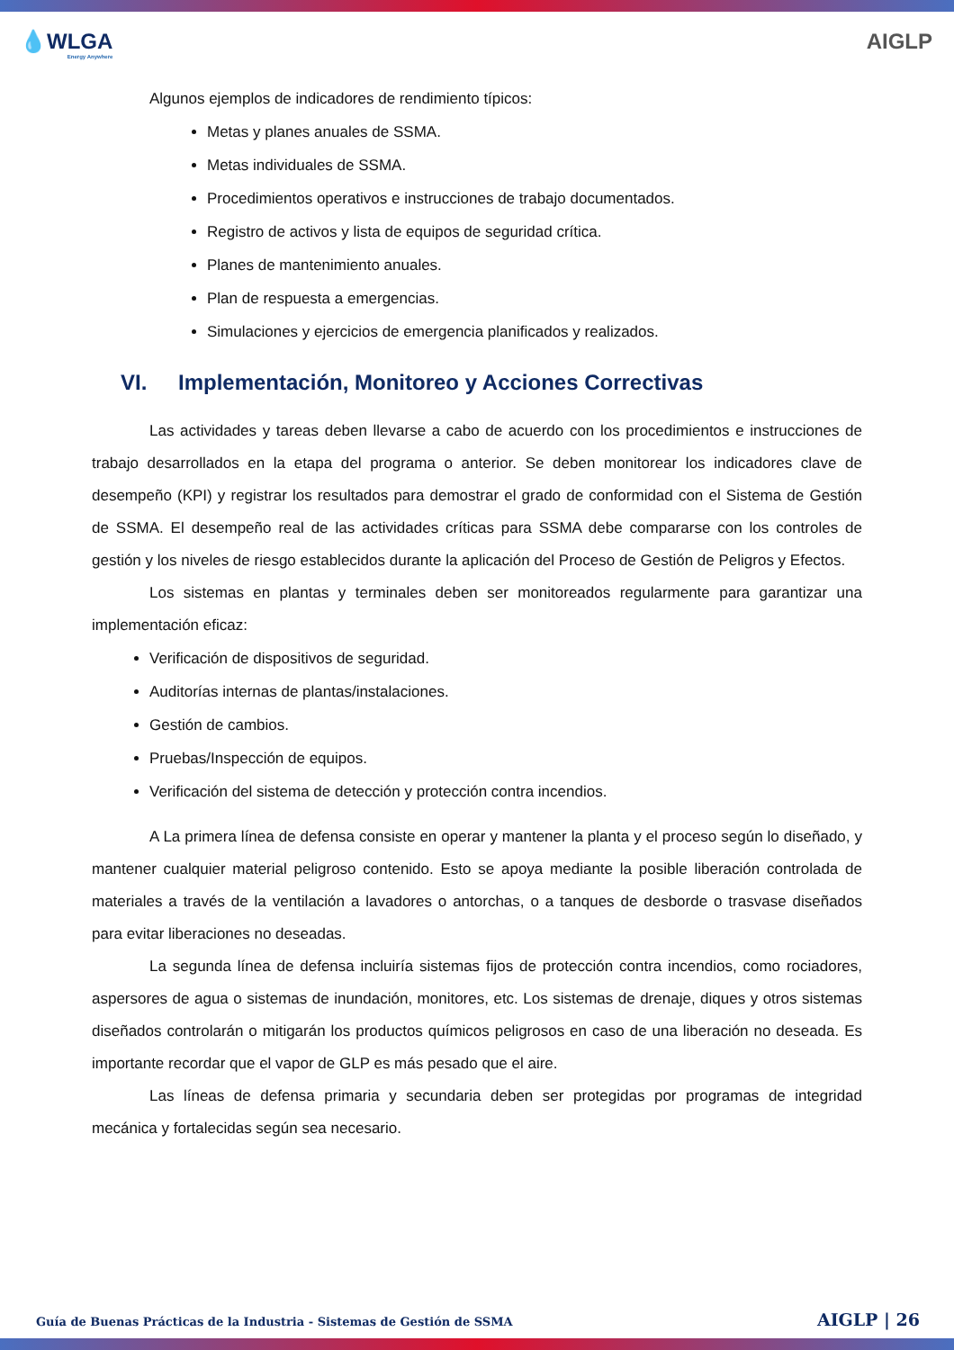💧WLGA
Energy Anywhere
AIGLP
Algunos ejemplos de indicadores de rendimiento típicos:
Metas y planes anuales de SSMA.
Metas individuales de SSMA.
Procedimientos operativos e instrucciones de trabajo documentados.
Registro de activos y lista de equipos de seguridad crítica.
Planes de mantenimiento anuales.
Plan de respuesta a emergencias.
Simulaciones y ejercicios de emergencia planificados y realizados.
VI. Implementación, Monitoreo y Acciones Correctivas
Las actividades y tareas deben llevarse a cabo de acuerdo con los procedimientos e instrucciones de trabajo desarrollados en la etapa del programa o anterior. Se deben monitorear los indicadores clave de desempeño (KPI) y registrar los resultados para demostrar el grado de conformidad con el Sistema de Gestión de SSMA. El desempeño real de las actividades críticas para SSMA debe compararse con los controles de gestión y los niveles de riesgo establecidos durante la aplicación del Proceso de Gestión de Peligros y Efectos.
Los sistemas en plantas y terminales deben ser monitoreados regularmente para garantizar una implementación eficaz:
Verificación de dispositivos de seguridad.
Auditorías internas de plantas/instalaciones.
Gestión de cambios.
Pruebas/Inspección de equipos.
Verificación del sistema de detección y protección contra incendios.
A La primera línea de defensa consiste en operar y mantener la planta y el proceso según lo diseñado, y mantener cualquier material peligroso contenido. Esto se apoya mediante la posible liberación controlada de materiales a través de la ventilación a lavadores o antorchas, o a tanques de desborde o trasvase diseñados para evitar liberaciones no deseadas.
La segunda línea de defensa incluiría sistemas fijos de protección contra incendios, como rociadores, aspersores de agua o sistemas de inundación, monitores, etc. Los sistemas de drenaje, diques y otros sistemas diseñados controlarán o mitigarán los productos químicos peligrosos en caso de una liberación no deseada. Es importante recordar que el vapor de GLP es más pesado que el aire.
Las líneas de defensa primaria y secundaria deben ser protegidas por programas de integridad mecánica y fortalecidas según sea necesario.
Guía de Buenas Prácticas de la Industria - Sistemas de Gestión de SSMA AIGLP | 26